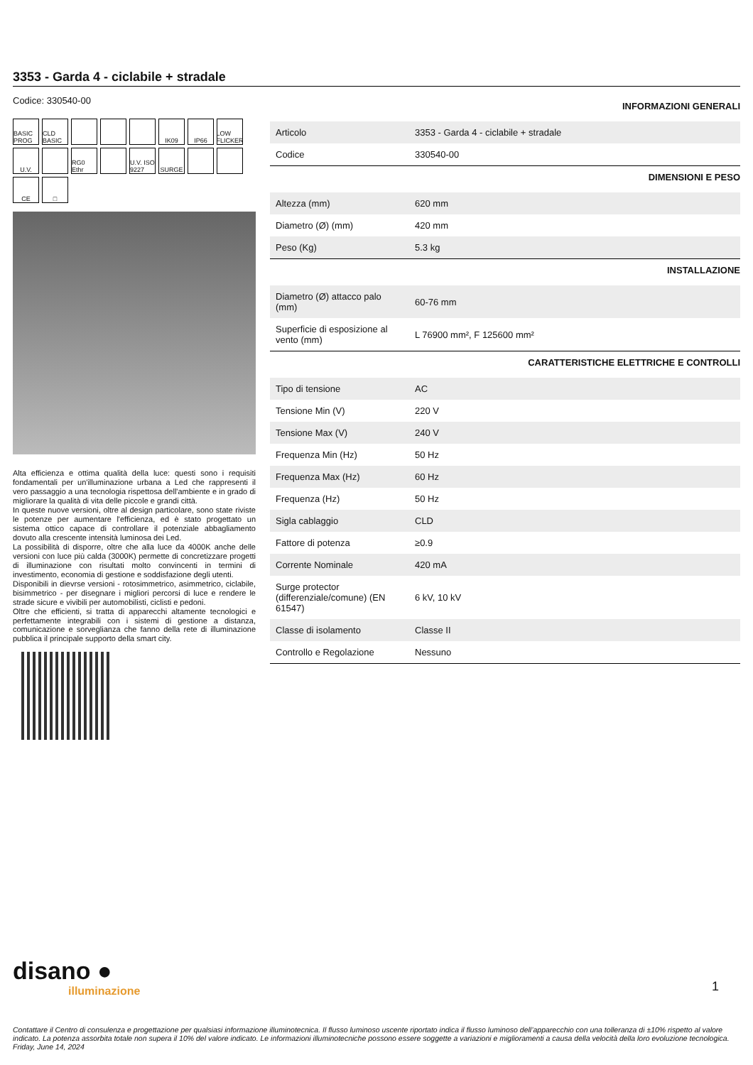3353 - Garda 4 - ciclabile + stradale
Codice: 330540-00
BASIC PROG
CLD BASIC
IK09
IP66
LOW FLICKER
U.V.
RG0 Ethr
U.V. ISO 9227
SURGE
CE
□
Alta efficienza e ottima qualità della luce: questi sono i requisiti fondamentali per un'illuminazione urbana a Led che rappresenti il vero passaggio a una tecnologia rispettosa dell'ambiente e in grado di migliorare la qualità di vita delle piccole e grandi città.
In queste nuove versioni, oltre al design particolare, sono state riviste le potenze per aumentare l'efficienza, ed è stato progettato un sistema ottico capace di controllare il potenziale abbagliamento dovuto alla crescente intensità luminosa dei Led.
La possibilità di disporre, oltre che alla luce da 4000K anche delle versioni con luce più calda (3000K) permette di concretizzare progetti di illuminazione con risultati molto convincenti in termini di investimento, economia di gestione e soddisfazione degli utenti.
Disponibili in dievrse versioni - rotosimmetrico, asimmetrico, ciclabile, bisimmetrico - per disegnare i migliori percorsi di luce e rendere le strade sicure e vivibili per automobilisti, ciclisti e pedoni.
Oltre che efficienti, si tratta di apparecchi altamente tecnologici e perfettamente integrabili con i sistemi di gestione a distanza, comunicazione e sorveglianza che fanno della rete di illuminazione pubblica il principale supporto della smart city.
INFORMAZIONI GENERALI
| Articolo | 3353 - Garda 4 - ciclabile + stradale |
| Codice | 330540-00 |
DIMENSIONI E PESO
| Altezza (mm) | 620 mm |
| Diametro (Ø) (mm) | 420 mm |
| Peso (Kg) | 5.3 kg |
INSTALLAZIONE
| Diametro (Ø) attacco palo (mm) | 60-76 mm |
| Superficie di esposizione al vento (mm) | L 76900 mm², F 125600 mm² |
CARATTERISTICHE ELETTRICHE E CONTROLLI
| Tipo di tensione | AC |
| Tensione Min (V) | 220 V |
| Tensione Max (V) | 240 V |
| Frequenza Min (Hz) | 50 Hz |
| Frequenza Max (Hz) | 60 Hz |
| Frequenza (Hz) | 50 Hz |
| Sigla cablaggio | CLD |
| Fattore di potenza | ≥0.9 |
| Corrente Nominale | 420 mA |
| Surge protector (differenziale/comune) (EN 61547) | 6 kV, 10 kV |
| Classe di isolamento | Classe II |
| Controllo e Regolazione | Nessuno |
disano ●
illuminazione
1
Contattare il Centro di consulenza e progettazione per qualsiasi informazione illuminotecnica. Il flusso luminoso uscente riportato indica il flusso luminoso dell’apparecchio con una tolleranza di ±10% rispetto al valore indicato. La potenza assorbita totale non supera il 10% del valore indicato. Le informazioni illuminotecniche possono essere soggette a variazioni e miglioramenti a causa della velocità della loro evoluzione tecnologica. Friday, June 14, 2024